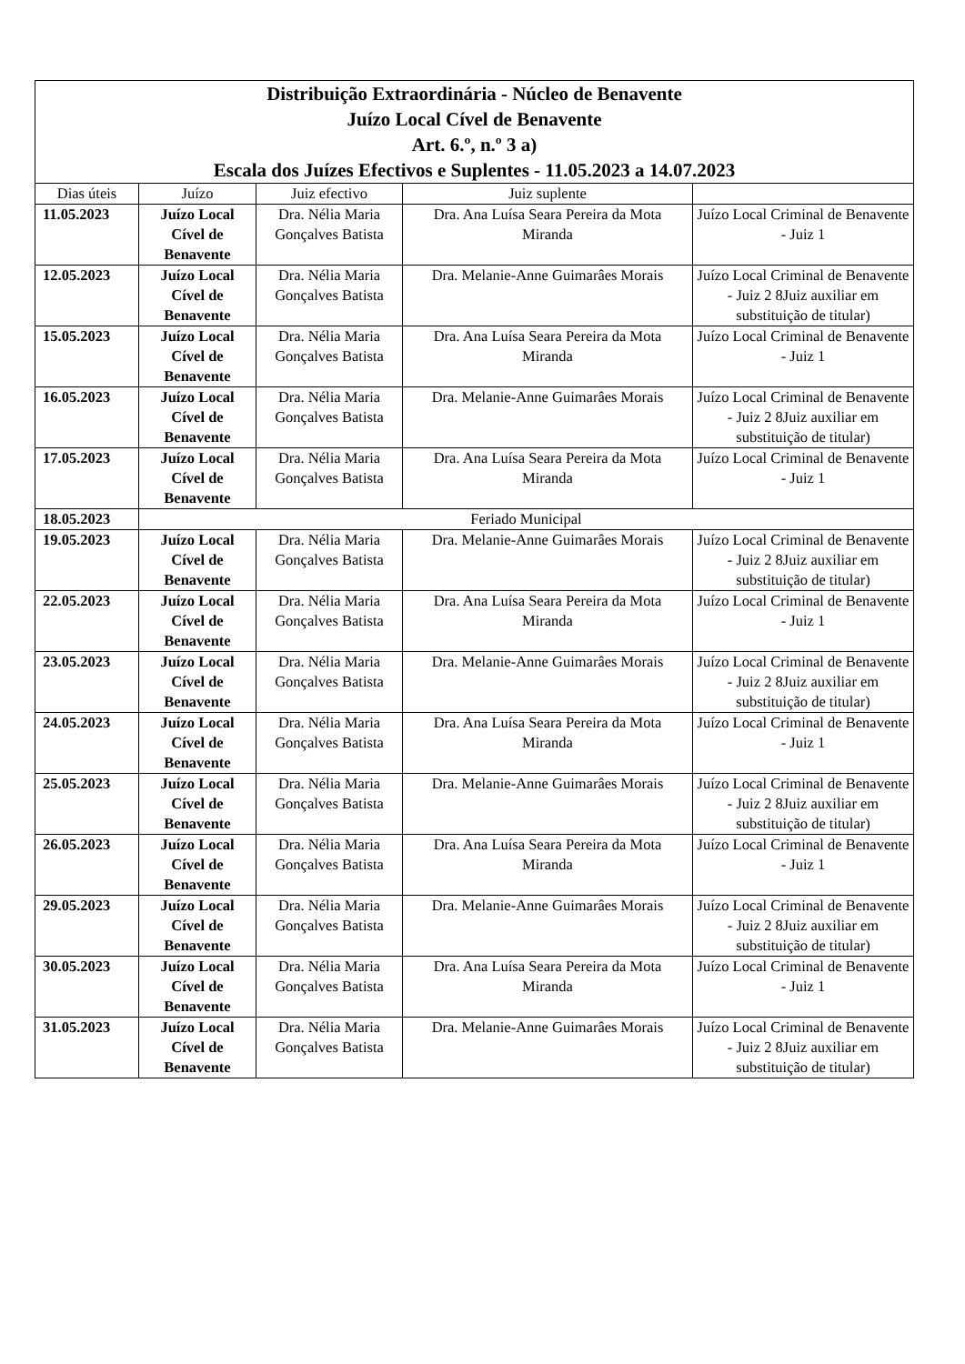| Distribuição Extraordinária - Núcleo de Benavente Juízo Local Cível de Benavente Art. 6.º, n.º 3 a) Escala dos Juízes Efectivos e Suplentes - 11.05.2023 a 14.07.2023 | | | | |
| --- | --- | --- | --- | --- |
| Dias úteis | Juízo | Juiz efectivo | Juiz suplente | |
| 11.05.2023 | Juízo Local Cível de Benavente | Dra. Nélia Maria Gonçalves Batista | Dra. Ana Luísa Seara Pereira da Mota Miranda | Juízo Local Criminal de Benavente - Juiz 1 |
| 12.05.2023 | Juízo Local Cível de Benavente | Dra. Nélia Maria Gonçalves Batista | Dra. Melanie-Anne Guimarâes Morais | Juízo Local Criminal de Benavente - Juiz 2 8Juiz auxiliar em substituição de titular) |
| 15.05.2023 | Juízo Local Cível de Benavente | Dra. Nélia Maria Gonçalves Batista | Dra. Ana Luísa Seara Pereira da Mota Miranda | Juízo Local Criminal de Benavente - Juiz 1 |
| 16.05.2023 | Juízo Local Cível de Benavente | Dra. Nélia Maria Gonçalves Batista | Dra. Melanie-Anne Guimarâes Morais | Juízo Local Criminal de Benavente - Juiz 2 8Juiz auxiliar em substituição de titular) |
| 17.05.2023 | Juízo Local Cível de Benavente | Dra. Nélia Maria Gonçalves Batista | Dra. Ana Luísa Seara Pereira da Mota Miranda | Juízo Local Criminal de Benavente - Juiz 1 |
| 18.05.2023 | Feriado Municipal | | | |
| 19.05.2023 | Juízo Local Cível de Benavente | Dra. Nélia Maria Gonçalves Batista | Dra. Melanie-Anne Guimarâes Morais | Juízo Local Criminal de Benavente - Juiz 2 8Juiz auxiliar em substituição de titular) |
| 22.05.2023 | Juízo Local Cível de Benavente | Dra. Nélia Maria Gonçalves Batista | Dra. Ana Luísa Seara Pereira da Mota Miranda | Juízo Local Criminal de Benavente - Juiz 1 |
| 23.05.2023 | Juízo Local Cível de Benavente | Dra. Nélia Maria Gonçalves Batista | Dra. Melanie-Anne Guimarâes Morais | Juízo Local Criminal de Benavente - Juiz 2 8Juiz auxiliar em substituição de titular) |
| 24.05.2023 | Juízo Local Cível de Benavente | Dra. Nélia Maria Gonçalves Batista | Dra. Ana Luísa Seara Pereira da Mota Miranda | Juízo Local Criminal de Benavente - Juiz 1 |
| 25.05.2023 | Juízo Local Cível de Benavente | Dra. Nélia Maria Gonçalves Batista | Dra. Melanie-Anne Guimarâes Morais | Juízo Local Criminal de Benavente - Juiz 2 8Juiz auxiliar em substituição de titular) |
| 26.05.2023 | Juízo Local Cível de Benavente | Dra. Nélia Maria Gonçalves Batista | Dra. Ana Luísa Seara Pereira da Mota Miranda | Juízo Local Criminal de Benavente - Juiz 1 |
| 29.05.2023 | Juízo Local Cível de Benavente | Dra. Nélia Maria Gonçalves Batista | Dra. Melanie-Anne Guimarâes Morais | Juízo Local Criminal de Benavente - Juiz 2 8Juiz auxiliar em substituição de titular) |
| 30.05.2023 | Juízo Local Cível de Benavente | Dra. Nélia Maria Gonçalves Batista | Dra. Ana Luísa Seara Pereira da Mota Miranda | Juízo Local Criminal de Benavente - Juiz 1 |
| 31.05.2023 | Juízo Local Cível de Benavente | Dra. Nélia Maria Gonçalves Batista | Dra. Melanie-Anne Guimarâes Morais | Juízo Local Criminal de Benavente - Juiz 2 8Juiz auxiliar em substituição de titular) |